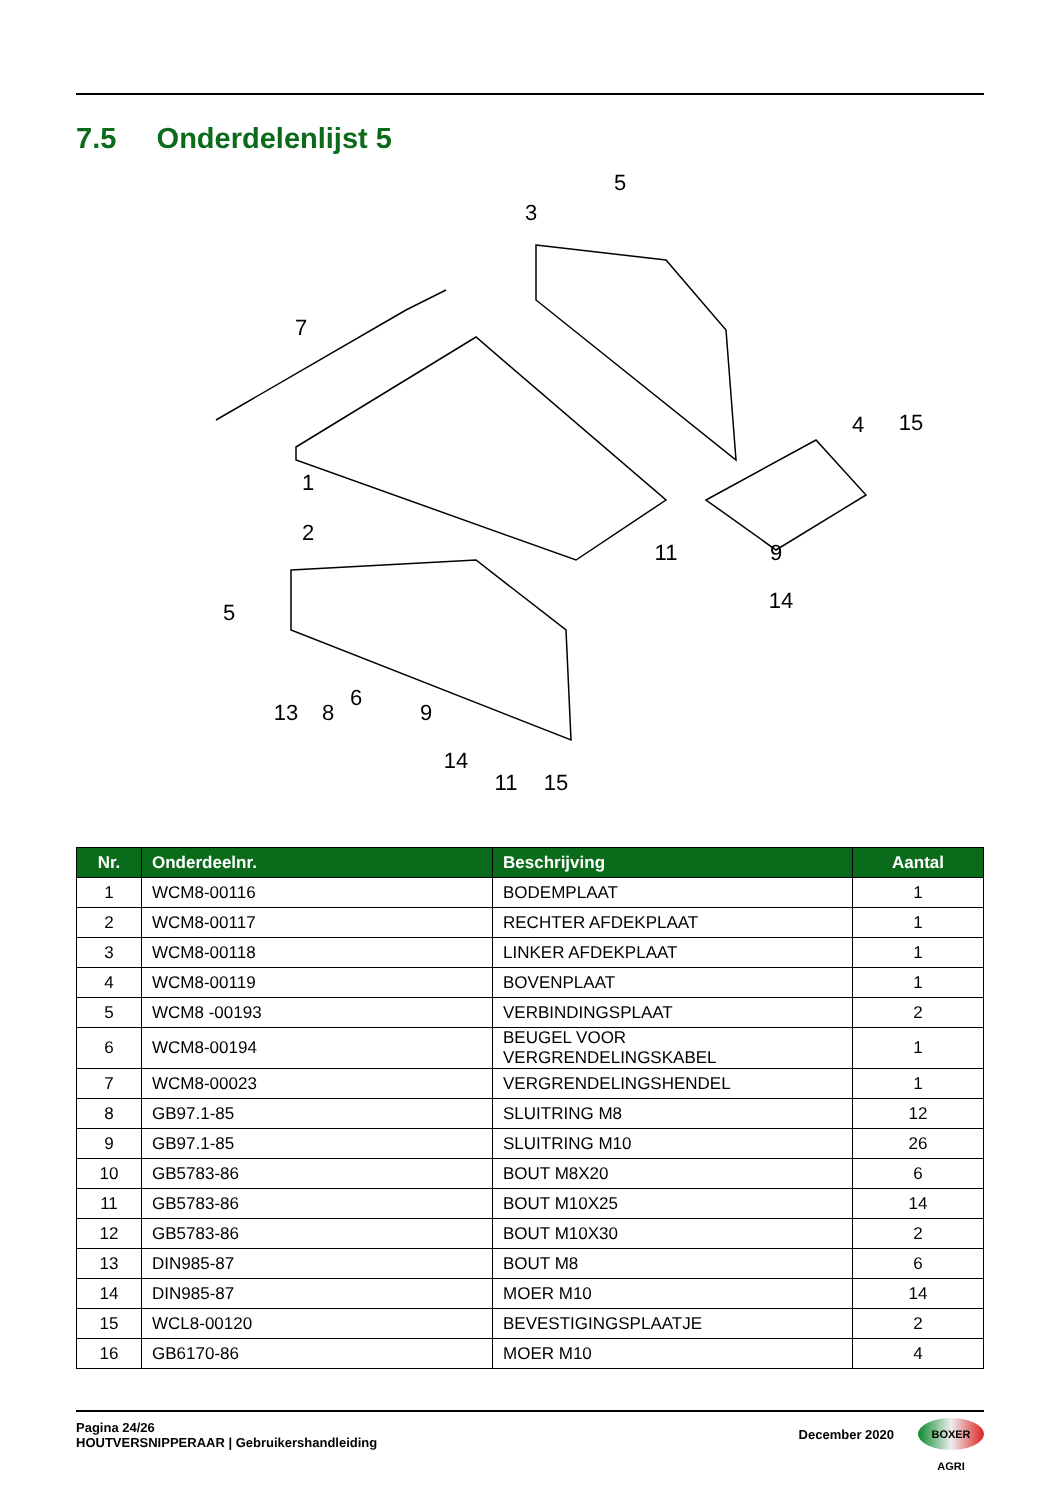7.5 Onderdelenlijst 5
7
1
2
3
4
5
5
6
13
8
9
14
11
15
15
9
14
11
| Nr. | Onderdeelnr. | Beschrijving | Aantal |
| --- | --- | --- | --- |
| 1 | WCM8-00116 | BODEMPLAAT | 1 |
| 2 | WCM8-00117 | RECHTER AFDEKPLAAT | 1 |
| 3 | WCM8-00118 | LINKER AFDEKPLAAT | 1 |
| 4 | WCM8-00119 | BOVENPLAAT | 1 |
| 5 | WCM8 -00193 | VERBINDINGSPLAAT | 2 |
| 6 | WCM8-00194 | BEUGEL VOOR VERGRENDELINGSKABEL | 1 |
| 7 | WCM8-00023 | VERGRENDELINGSHENDEL | 1 |
| 8 | GB97.1-85 | SLUITRING M8 | 12 |
| 9 | GB97.1-85 | SLUITRING M10 | 26 |
| 10 | GB5783-86 | BOUT M8X20 | 6 |
| 11 | GB5783-86 | BOUT M10X25 | 14 |
| 12 | GB5783-86 | BOUT M10X30 | 2 |
| 13 | DIN985-87 | BOUT M8 | 6 |
| 14 | DIN985-87 | MOER M10 | 14 |
| 15 | WCL8-00120 | BEVESTIGINGSPLAATJE | 2 |
| 16 | GB6170-86 | MOER M10 | 4 |
Pagina 24/26
HOUTVERSNIPPERAAR | Gebruikershandleiding
December 2020 BOXER AGRI